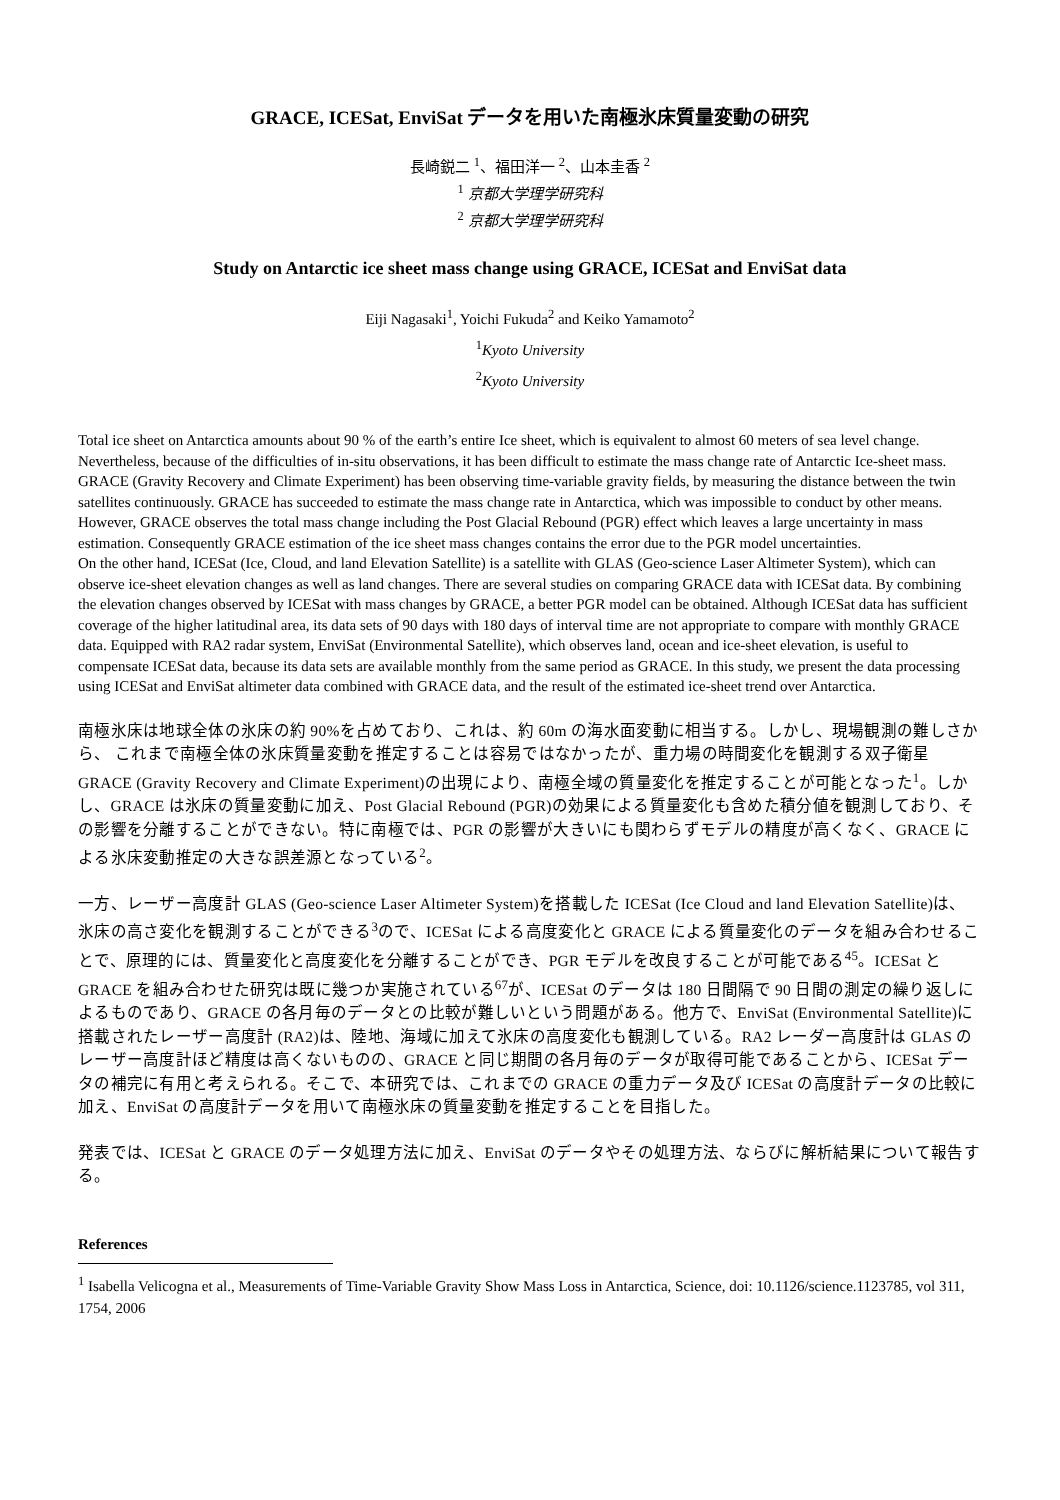GRACE, ICESat, EnviSat データを用いた南極氷床質量変動の研究
長崎鋭二 <sup>1</sup>、福田洋一 <sup>2</sup>、山本圭香 <sup>2</sup>
<sup>1</sup> 京都大学理学研究科
<sup>2</sup> 京都大学理学研究科
Study on Antarctic ice sheet mass change using GRACE, ICESat and EnviSat data
Eiji Nagasaki<sup>1</sup>, Yoichi Fukuda<sup>2</sup> and Keiko Yamamoto<sup>2</sup>
<sup>1</sup> Kyoto University
<sup>2</sup> Kyoto University
Total ice sheet on Antarctica amounts about 90 % of the earth’s entire Ice sheet, which is equivalent to almost 60 meters of sea level change. Nevertheless, because of the difficulties of in-situ observations, it has been difficult to estimate the mass change rate of Antarctic Ice-sheet mass. GRACE (Gravity Recovery and Climate Experiment) has been observing time-variable gravity fields, by measuring the distance between the twin satellites continuously. GRACE has succeeded to estimate the mass change rate in Antarctica, which was impossible to conduct by other means. However, GRACE observes the total mass change including the Post Glacial Rebound (PGR) effect which leaves a large uncertainty in mass estimation. Consequently GRACE estimation of the ice sheet mass changes contains the error due to the PGR model uncertainties.
On the other hand, ICESat (Ice, Cloud, and land Elevation Satellite) is a satellite with GLAS (Geo-science Laser Altimeter System), which can observe ice-sheet elevation changes as well as land changes. There are several studies on comparing GRACE data with ICESat data. By combining the elevation changes observed by ICESat with mass changes by GRACE, a better PGR model can be obtained. Although ICESat data has sufficient coverage of the higher latitudinal area, its data sets of 90 days with 180 days of interval time are not appropriate to compare with monthly GRACE data. Equipped with RA2 radar system, EnviSat (Environmental Satellite), which observes land, ocean and ice-sheet elevation, is useful to compensate ICESat data, because its data sets are available monthly from the same period as GRACE. In this study, we present the data processing using ICESat and EnviSat altimeter data combined with GRACE data, and the result of the estimated ice-sheet trend over Antarctica.
南極氷床は地球全体の氷床の約 90%を占めており、これは、約 60m の海水面変動に相当する。しかし、現場観測の難しさから、 これまで南極全体の氷床質量変動を推定することは容易ではなかったが、重力場の時間変化を観測する双子衛星 GRACE (Gravity Recovery and Climate Experiment)の出現により、南極全域の質量変化を推定することが可能となった<sup>1</sup>。しかし、GRACE は氷床の質量変動に加え、Post Glacial Rebound (PGR)の効果による質量変化も含めた積分値を観測しており、その影響を分離することができない。特に南極では、PGR の影響が大きいにも関わらずモデルの精度が高くなく、GRACE による氷床変動推定の大きな誤差源となっている<sup>2</sup>。
一方、レーザー高度計 GLAS (Geo-science Laser Altimeter System)を搭載した ICESat (Ice Cloud and land Elevation Satellite)は、氷床の高さ変化を観測することができる<sup>3</sup>ので、ICESat による高度変化と GRACE による質量変化のデータを組み合わせることで、原理的には、質量変化と高度変化を分離することができ、PGR モデルを改良することが可能である<sup>45</sup>。ICESat と GRACE を組み合わせた研究は既に幾つか実施されている<sup>67</sup>が、ICESat のデータは 180 日間隔で 90 日間の測定の繰り返しによるものであり、GRACE の各月毎のデータとの比較が難しいという問題がある。他方で、EnviSat (Environmental Satellite)に搭載されたレーザー高度計 (RA2)は、陸地、海域に加えて氷床の高度変化も観測している。RA2 レーダー高度計は GLAS のレーザー高度計ほど精度は高くないものの、GRACE と同じ期間の各月毎のデータが取得可能であることから、ICESat データの補完に有用と考えられる。そこで、本研究では、これまでの GRACE の重力データ及び ICESat の高度計データの比較に加え、EnviSat の高度計データを用いて南極氷床の質量変動を推定することを目指した。
発表では、ICESat と GRACE のデータ処理方法に加え、EnviSat のデータやその処理方法、ならびに解析結果について報告する。
References
<sup>1</sup> Isabella Velicogna et al., Measurements of Time-Variable Gravity Show Mass Loss in Antarctica, Science, doi: 10.1126/science.1123785, vol 311, 1754, 2006